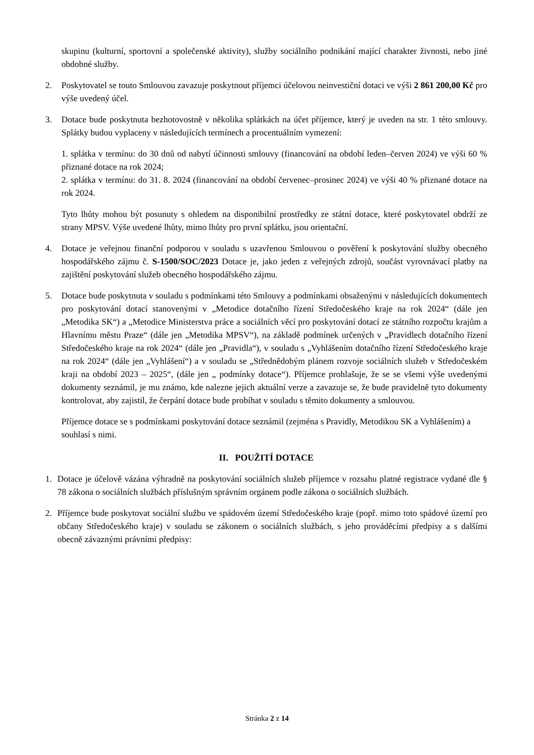skupinu (kulturní, sportovní a společenské aktivity), služby sociálního podnikání mající charakter živnosti, nebo jiné obdobné služby.
2. Poskytovatel se touto Smlouvou zavazuje poskytnout příjemci účelovou neinvestiční dotaci ve výši 2 861 200,00 Kč pro výše uvedený účel.
3. Dotace bude poskytnuta bezhotovostně v několika splátkách na účet příjemce, který je uveden na str. 1 této smlouvy. Splátky budou vyplaceny v následujících termínech a procentuálním vymezení:
1. splátka v termínu: do 30 dnů od nabytí účinnosti smlouvy (financování na období leden–červen 2024) ve výši 60 % přiznané dotace na rok 2024;
2. splátka v termínu: do 31. 8. 2024 (financování na období červenec–prosinec 2024) ve výši 40 % přiznané dotace na rok 2024.
Tyto lhůty mohou být posunuty s ohledem na disponibilní prostředky ze státní dotace, které poskytovatel obdrží ze strany MPSV. Výše uvedené lhůty, mimo lhůty pro první splátku, jsou orientační.
4. Dotace je veřejnou finanční podporou v souladu s uzavřenou Smlouvou o pověření k poskytování služby obecného hospodářského zájmu č. S-1500/SOC/2023 Dotace je, jako jeden z veřejných zdrojů, součást vyrovnávací platby na zajištění poskytování služeb obecného hospodářského zájmu.
5. Dotace bude poskytnuta v souladu s podmínkami této Smlouvy a podmínkami obsaženými v následujících dokumentech pro poskytování dotací stanovenými v „Metodice dotačního řízení Středočeského kraje na rok 2024“ (dále jen „Metodika SK“) a „Metodice Ministerstva práce a sociálních věcí pro poskytování dotací ze státního rozpočtu krajům a Hlavnímu městu Praze“ (dále jen „Metodika MPSV“), na základě podmínek určených v „Pravidlech dotačního řízení Středočeského kraje na rok 2024“ (dále jen „Pravidla“), v souladu s „Vyhlášením dotačního řízení Středočeského kraje na rok 2024“ (dále jen „Vyhlášení“) a v souladu se „Střednědobým plánem rozvoje sociálních služeb v Středočeském kraji na období 2023 – 2025“, (dále jen „ podmínky dotace“). Příjemce prohlašuje, že se se všemi výše uvedenými dokumenty seznámil, je mu známo, kde nalezne jejich aktuální verze a zavazuje se, že bude pravidelně tyto dokumenty kontrolovat, aby zajistil, že čerpání dotace bude probíhat v souladu s těmito dokumenty a smlouvou.
Příjemce dotace se s podmínkami poskytování dotace seznámil (zejména s Pravidly, Metodikou SK a Vyhlášením) a souhlasí s nimi.
II. POUŽITÍ DOTACE
1. Dotace je účelově vázána výhradně na poskytování sociálních služeb příjemce v rozsahu platné registrace vydané dle § 78 zákona o sociálních službách příslušným správním orgánem podle zákona o sociálních službách.
2. Příjemce bude poskytovat sociální službu ve spádovém území Středočeského kraje (popř. mimo toto spádové území pro občany Středočeského kraje) v souladu se zákonem o sociálních službách, s jeho prováděcími předpisy a s dalšími obecně závaznými právními předpisy:
Stránka 2 z 14